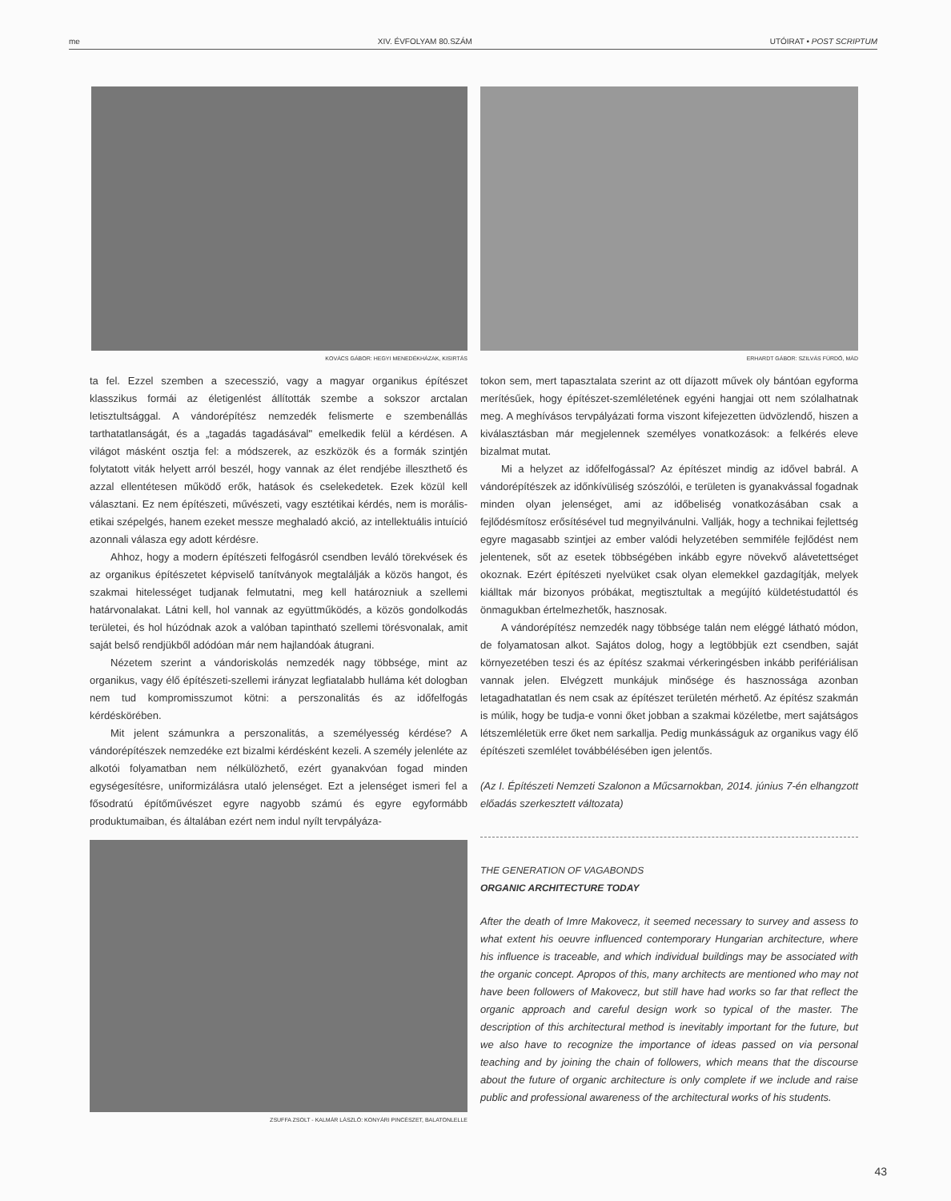me XIV. ÉVFOLYAM 80.SZÁM UTÓIRAT • POST SCRIPTUM
KOVÁCS GÁBOR: HEGYI MENEDÉKHÁZAK, KISIRTÁS
ta fel. Ezzel szemben a szecesszió, vagy a magyar organikus építészet klasszikus formái az életigenlést állították szembe a sokszor arctalan letisztultsággal. A vándorépítész nemzedék felismerte e szembenállás tarthatatlanságát, és a „tagadás tagadásával" emelkedik felül a kérdésen. A világot másként osztja fel: a módszerek, az eszközök és a formák szintjén folytatott viták helyett arról beszél, hogy vannak az élet rendjébe illeszthető és azzal ellentétesen működő erők, hatások és cselekedetek. Ezek közül kell választani. Ez nem építészeti, művészeti, vagy esztétikai kérdés, nem is morális-etikai szépelgés, hanem ezeket messze meghaladó akció, az intellektuális intuíció azonnali válasza egy adott kérdésre.
Ahhoz, hogy a modern építészeti felfogásról csendben leváló törekvések és az organikus építészetet képviselő tanítványok megtalálják a közös hangot, és szakmai hitelességet tudjanak felmutatni, meg kell határozniuk a szellemi határvonalakat. Látni kell, hol vannak az együttműködés, a közös gondolkodás területei, és hol húzódnak azok a valóban tapintható szellemi törésvonalak, amit saját belső rendjükből adódóan már nem hajlandóak átugrani.
Nézetem szerint a vándoriskolás nemzedék nagy többsége, mint az organikus, vagy élő építészeti-szellemi irányzat legfiatalabb hulláma két dologban nem tud kompromisszumot kötni: a perszonalitás és az időfelfogás kérdéskörében.
Mit jelent számunkra a perszonalitás, a személyesség kérdése? A vándorépítészek nemzedéke ezt bizalmi kérdésként kezeli. A személy jelenléte az alkotói folyamatban nem nélkülözhető, ezért gyanakvóan fogad minden egységesítésre, uniformizálásra utaló jelenséget. Ezt a jelenséget ismeri fel a fősodratú építőművészet egyre nagyobb számú és egyre egyformább produktumaiban, és általában ezért nem indul nyílt tervpályáza-
ZSUFFA ZSOLT - KALMÁR LÁSZLÓ: KONYÁRI PINCÉSZET, BALATONLELLE
ERHARDT GÁBOR: SZILVÁS FÜRDŐ, MÁD
tokon sem, mert tapasztalata szerint az ott díjazott művek oly bántóan egyforma merítésűek, hogy építészet-szemléletének egyéni hangjai ott nem szólalhatnak meg. A meghívásos tervpályázati forma viszont kifejezetten üdvözlendő, hiszen a kiválasztásban már megjelennek személyes vonatkozások: a felkérés eleve bizalmat mutat.
Mi a helyzet az időfelfogással? Az építészet mindig az idővel babrál. A vándorépítészek az időnkívüliség szószólói, e területen is gyanakvással fogadnak minden olyan jelenséget, ami az időbeliség vonatkozásában csak a fejlődésmítosz erősítésével tud megnyilvánulni. Vallják, hogy a technikai fejlettség egyre magasabb szintjei az ember valódi helyzetében semmiféle fejlődést nem jelentenek, sőt az esetek többségében inkább egyre növekvő alávetettséget okoznak. Ezért építészeti nyelvüket csak olyan elemekkel gazdagítják, melyek kiálltak már bizonyos próbákat, megtisztultak a megújító küldetéstudattól és önmagukban értelmezhetők, hasznosak.
A vándorépítész nemzedék nagy többsége talán nem eléggé látható módon, de folyamatosan alkot. Sajátos dolog, hogy a legtöbbjük ezt csendben, saját környezetében teszi és az építész szakmai vérkeringésben inkább perifériálisan vannak jelen. Elvégzett munkájuk minősége és hasznossága azonban letagadhatatlan és nem csak az építészet területén mérhető. Az építész szakmán is múlik, hogy be tudja-e vonni őket jobban a szakmai közéletbe, mert sajátságos létszemléletük erre őket nem sarkallja. Pedig munkásságuk az organikus vagy élő építészeti szemlélet továbbélésében igen jelentős.
(Az I. Építészeti Nemzeti Szalonon a Műcsarnokban, 2014. június 7-én elhangzott előadás szerkesztett változata)
THE GENERATION OF VAGABONDS
ORGANIC ARCHITECTURE TODAY
After the death of Imre Makovecz, it seemed necessary to survey and assess to what extent his oeuvre influenced contemporary Hungarian architecture, where his influence is traceable, and which individual buildings may be associated with the organic concept. Apropos of this, many architects are mentioned who may not have been followers of Makovecz, but still have had works so far that reflect the organic approach and careful design work so typical of the master. The description of this architectural method is inevitably important for the future, but we also have to recognize the importance of ideas passed on via personal teaching and by joining the chain of followers, which means that the discourse about the future of organic architecture is only complete if we include and raise public and professional awareness of the architectural works of his students.
43